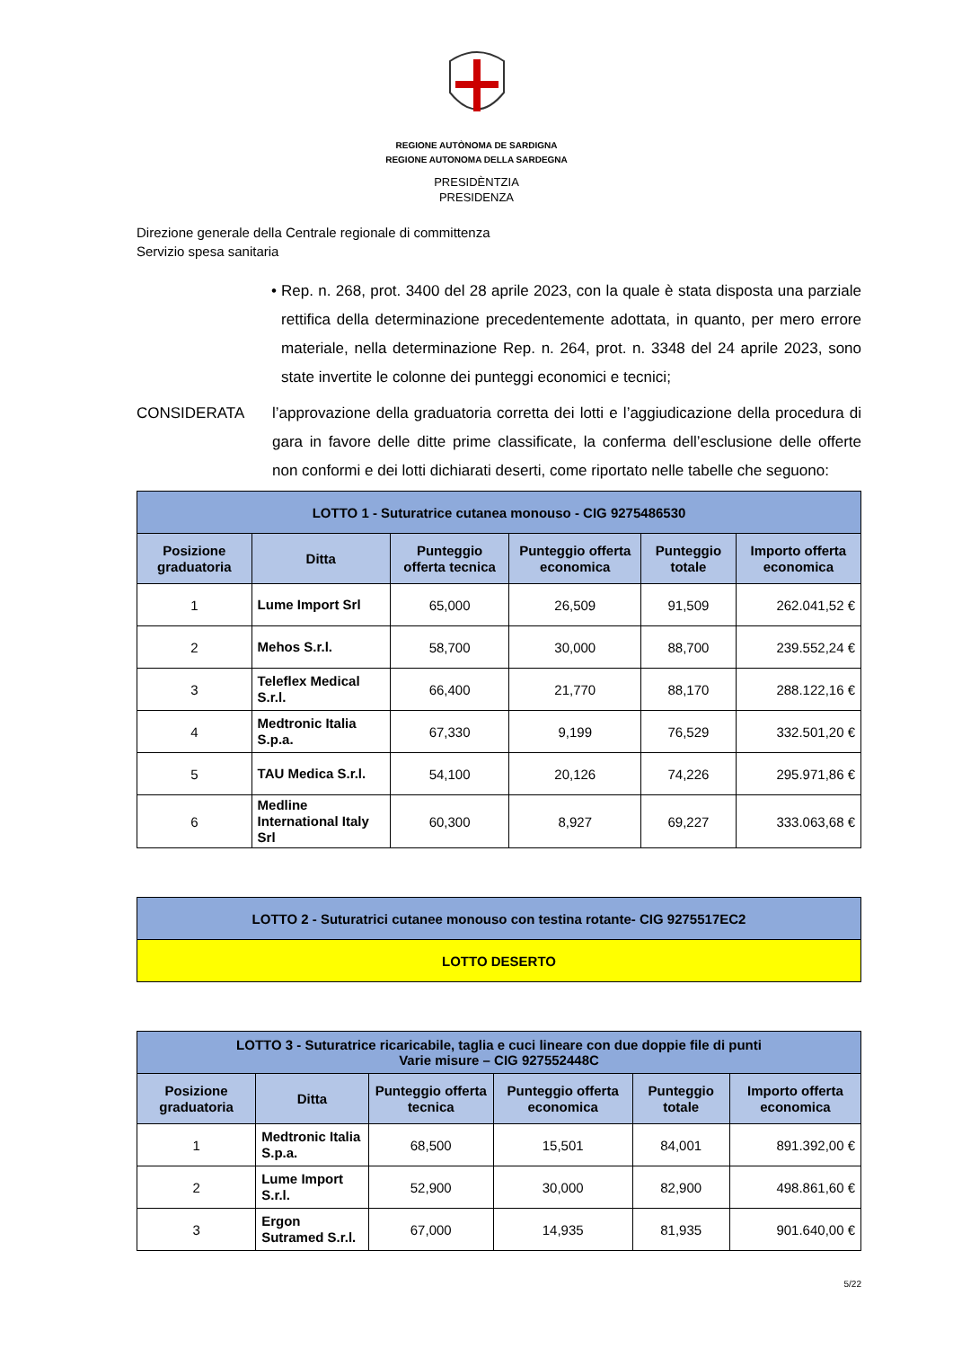REGIONE AUTÒNOMA DE SARDIGNA
REGIONE AUTONOMA DELLA SARDEGNA
PRESIDÈNTZIA
PRESIDENZA
Direzione generale della Centrale regionale di committenza
Servizio spesa sanitaria
• Rep. n. 268, prot. 3400 del 28 aprile 2023, con la quale è stata disposta una parziale rettifica della determinazione precedentemente adottata, in quanto, per mero errore materiale, nella determinazione Rep. n. 264, prot. n. 3348 del 24 aprile 2023, sono state invertite le colonne dei punteggi economici e tecnici;
CONSIDERATA l’approvazione della graduatoria corretta dei lotti e l’aggiudicazione della procedura di gara in favore delle ditte prime classificate, la conferma dell’esclusione delle offerte non conformi e dei lotti dichiarati deserti, come riportato nelle tabelle che seguono:
| LOTTO 1 - Suturatrice cutanea monouso - CIG 9275486530 | | | | | |
| Posizione graduatoria | Ditta | Punteggio offerta tecnica | Punteggio offerta economica | Punteggio totale | Importo offerta economica |
| 1 | Lume Import Srl | 65,000 | 26,509 | 91,509 | 262.041,52 € |
| 2 | Mehos S.r.l. | 58,700 | 30,000 | 88,700 | 239.552,24 € |
| 3 | Teleflex Medical S.r.l. | 66,400 | 21,770 | 88,170 | 288.122,16 € |
| 4 | Medtronic Italia S.p.a. | 67,330 | 9,199 | 76,529 | 332.501,20 € |
| 5 | TAU Medica S.r.l. | 54,100 | 20,126 | 74,226 | 295.971,86 € |
| 6 | Medline International Italy Srl | 60,300 | 8,927 | 69,227 | 333.063,68 € |
| LOTTO 2 - Suturatrici cutanee monouso con testina rotante- CIG 9275517EC2 |
| LOTTO DESERTO |
| LOTTO 3 - Suturatrice ricaricabile, taglia e cuci lineare con due doppie file di punti Varie misure – CIG 927552448C | | | | | |
| Posizione graduatoria | Ditta | Punteggio offerta tecnica | Punteggio offerta economica | Punteggio totale | Importo offerta economica |
| 1 | Medtronic Italia S.p.a. | 68,500 | 15,501 | 84,001 | 891.392,00 € |
| 2 | Lume Import S.r.l. | 52,900 | 30,000 | 82,900 | 498.861,60 € |
| 3 | Ergon Sutramed S.r.l. | 67,000 | 14,935 | 81,935 | 901.640,00 € |
5/22